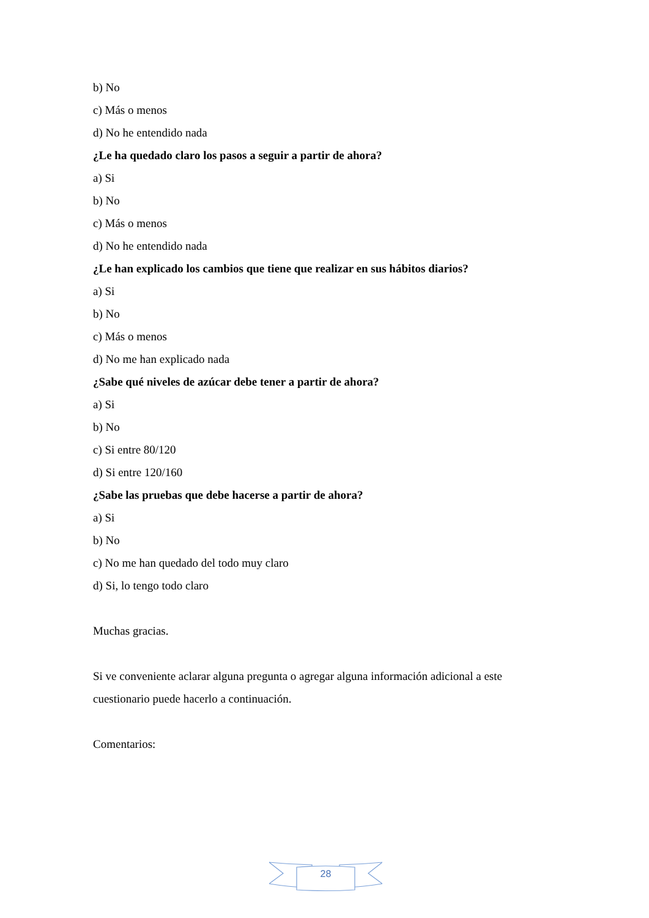b) No
c) Más o menos
d) No he entendido nada
¿Le ha quedado claro los pasos a seguir a partir de ahora?
a) Si
b) No
c) Más o menos
d) No he entendido nada
¿Le han explicado los cambios que tiene que realizar en sus hábitos diarios?
a) Si
b) No
c) Más o menos
d) No me han explicado nada
¿Sabe qué niveles de azúcar debe tener a partir de ahora?
a) Si
b) No
c) Si entre 80/120
d) Si entre 120/160
¿Sabe las pruebas que debe hacerse a partir de ahora?
a) Si
b) No
c) No me han quedado del todo muy claro
d) Si, lo tengo todo claro
Muchas gracias.
Si ve conveniente aclarar alguna pregunta o agregar alguna información adicional a este cuestionario puede hacerlo a continuación.
Comentarios:
28